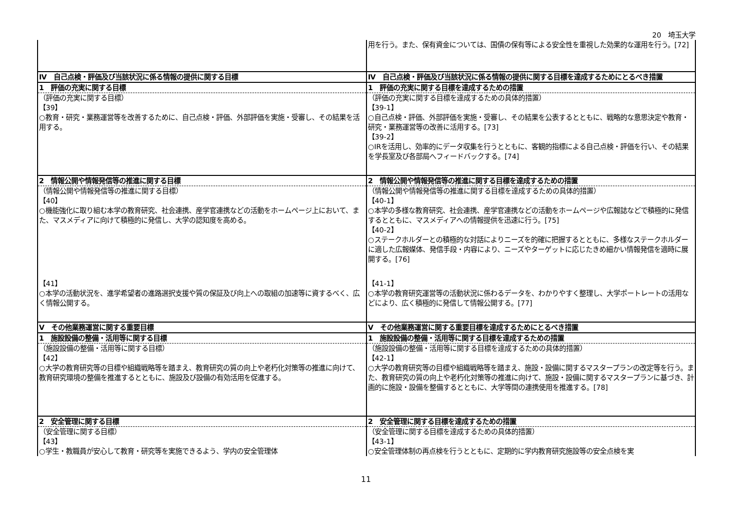20　埼玉大学
| | 用を行う。また、保有資金については、国債の保有等による安全性を重視した効果的な運用を行う。[72] |
| Ⅳ 自己点検・評価及び当該状況に係る情報の提供に関する目標 | Ⅳ 自己点検・評価及び当該状況に係る情報の提供に関する目標を達成するためにとるべき措置 |
| 1 評価の充実に関する目標 | 1 評価の充実に関する目標を達成するための措置 |
| （評価の充実に関する目標） 【39】 ○教育・研究・業務運営等を改善するために、自己点検・評価、外部評価を実施・受審し、その結果を活用する。 | （評価の充実に関する目標を達成するための具体的措置） 【39-1】 ○自己点検・評価、外部評価を実施・受審し、その結果を公表するとともに、戦略的な意思決定や教育・研究・業務運営等の改善に活用する。[73] 【39-2】 ○IRを活用し、効率的にデータ収集を行うとともに、客観的指標による自己点検・評価を行い、その結果を学長室及び各部局へフィードバックする。[74] |
| 2 情報公開や情報発信等の推進に関する目標 | 2 情報公開や情報発信等の推進に関する目標を達成するための措置 |
| （情報公開や情報発信等の推進に関する目標） 【40】 ○機能強化に取り組む本学の教育研究、社会連携、産学官連携などの活動をホームページ上において、また、マスメディアに向けて積極的に発信し、大学の認知度を高める。 | （情報公開や情報発信等の推進に関する目標を達成するための具体的措置） 【40-1】 ○本学の多様な教育研究、社会連携、産学官連携などの活動をホームページや広報誌などで積極的に発信するとともに、マスメディアへの情報提供を迅速に行う。[75] 【40-2】 ○ステークホルダーとの積極的な対話によりニーズを的確に把握するとともに、多様なステークホルダーに適した広報媒体、発信手段・内容により、ニーズやターゲットに応じたきめ細かい情報発信を適時に展開する。[76] |
| 【41】 ○本学の活動状況を、進学希望者の進路選択支援や質の保証及び向上への取組の加速等に資するべく、広く情報公開する。 | 【41-1】 ○本学の教育研究運営等の活動状況に係わるデータを、わかりやすく整理し、大学ポートレートの活用などにより、広く積極的に発信して情報公開する。[77] |
| Ⅴ その他業務運営に関する重要目標 | Ⅴ その他業務運営に関する重要目標を達成するためにとるべき措置 |
| 1 施設設備の整備・活用等に関する目標 | 1 施設設備の整備・活用等に関する目標を達成するための措置 |
| （施設設備の整備・活用等に関する目標） 【42】 ○大学の教育研究等の目標や組織戦略等を踏まえ、教育研究の質の向上や老朽化対策等の推進に向けて、教育研究環境の整備を推進するとともに、施設及び設備の有効活用を促進する。 | （施設設備の整備・活用等に関する目標を達成するための具体的措置） 【42-1】 ○大学の教育研究等の目標や組織戦略等を踏まえ、施設・設備に関するマスタープランの改定等を行う。また、教育研究の質の向上や老朽化対策等の推進に向けて、施設・設備に関するマスタープランに基づき、計画的に施設・設備を整備するとともに、大学等間の連携使用を推進する。[78] |
| 2 安全管理に関する目標 | 2 安全管理に関する目標を達成するための措置 |
| （安全管理に関する目標） 【43】 ○学生・教職員が安心して教育・研究等を実施できるよう、学内の安全管理体 | （安全管理に関する目標を達成するための具体的措置） 【43-1】 ○安全管理体制の再点検を行うとともに、定期的に学内教育研究施設等の安全点検を実 |
11